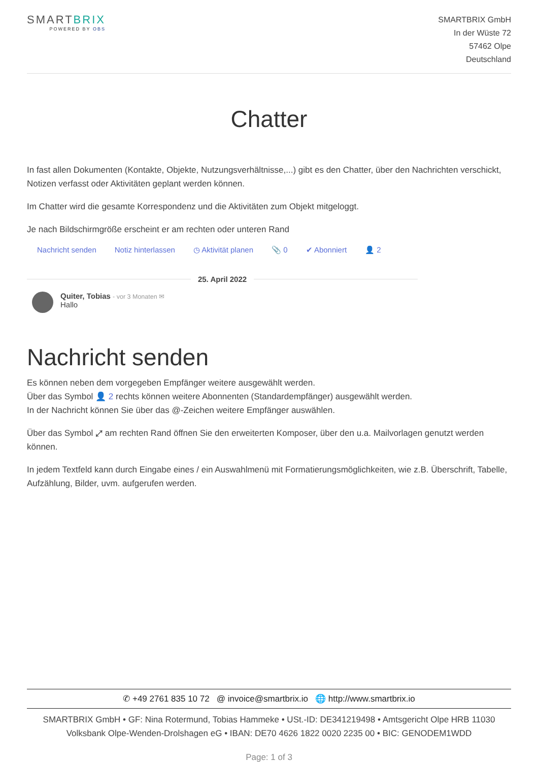SMARTBRIX
POWERED BY OBS
SMARTBRIX GmbH
In der Wüste 72
57462 Olpe
Deutschland
Chatter
In fast allen Dokumenten (Kontakte, Objekte, Nutzungsverhältnisse,...) gibt es den Chatter, über den Nachrichten verschickt, Notizen verfasst oder Aktivitäten geplant werden können.
Im Chatter wird die gesamte Korrespondenz und die Aktivitäten zum Objekt mitgeloggt.
Je nach Bildschirmgröße erscheint er am rechten oder unteren Rand
Nachricht senden Notiz hinterlassen ◷ Aktivität planen 📎 0 ✔ Abonniert 👤 2
25. April 2022
Quiter, Tobias - vor 3 Monaten ✉
Hallo
Nachricht senden
Es können neben dem vorgegeben Empfänger weitere ausgewählt werden.
Über das Symbol 👤 2 rechts können weitere Abonnenten (Standardempfänger) ausgewählt werden.
In der Nachricht können Sie über das @-Zeichen weitere Empfänger auswählen.
Über das Symbol ⤢ am rechten Rand öffnen Sie den erweiterten Komposer, über den u.a. Mailvorlagen genutzt werden können.
In jedem Textfeld kann durch Eingabe eines / ein Auswahlmenü mit Formatierungsmöglichkeiten, wie z.B. Überschrift, Tabelle, Aufzählung, Bilder, uvm. aufgerufen werden.
✆ +49 2761 835 10 72 @ invoice@smartbrix.io 🌐 http://www.smartbrix.io
SMARTBRIX GmbH • GF: Nina Rotermund, Tobias Hammeke • USt.-ID: DE341219498 • Amtsgericht Olpe HRB 11030
Volksbank Olpe-Wenden-Drolshagen eG • IBAN: DE70 4626 1822 0020 2235 00 • BIC: GENODEM1WDD
Page: 1 of 3